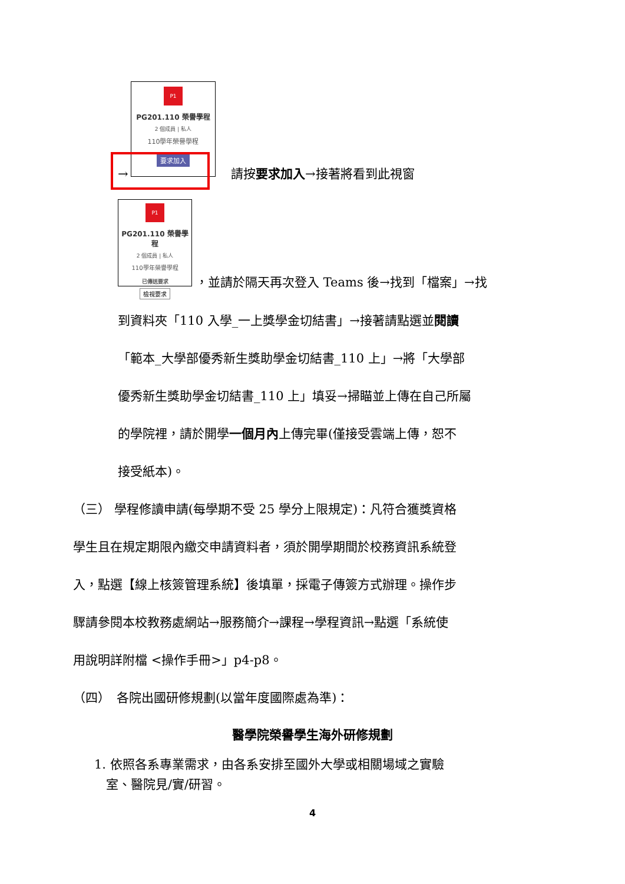P1
PG201.110 榮譽學程
2 個成員 | 私人
110學年榮譽學程
要求加入
→
請按要求加入→接著將看到此視窗
P1
PG201.110 榮譽學程
2 個成員 | 私人
110學年榮譽學程
已傳送要求
檢視要求
，並請於隔天再次登入 Teams 後→找到「檔案」→找
到資料夾「110 入學_一上獎學金切結書」→接著請點選並閱讀
「範本_大學部優秀新生獎助學金切結書_110 上」→將「大學部
優秀新生獎助學金切結書_110 上」填妥→掃瞄並上傳在自己所屬
的學院裡，請於開學一個月內上傳完畢(僅接受雲端上傳，恕不
接受紙本)。
（三） 學程修讀申請(每學期不受 25 學分上限規定)：凡符合獲獎資格
學生且在規定期限內繳交申請資料者，須於開學期間於校務資訊系統登
入，點選【線上核簽管理系統】後填單，採電子傳簽方式辦理。操作步
驟請參閱本校教務處網站→服務簡介→課程→學程資訊→點選「系統使
用說明詳附檔 <操作手冊>」p4-p8。
（四）　各院出國研修規劃(以當年度國際處為準)：
醫學院榮譽學生海外研修規劃
1. 依照各系專業需求，由各系安排至國外大學或相關場域之實驗
室、醫院見/實/研習。
4